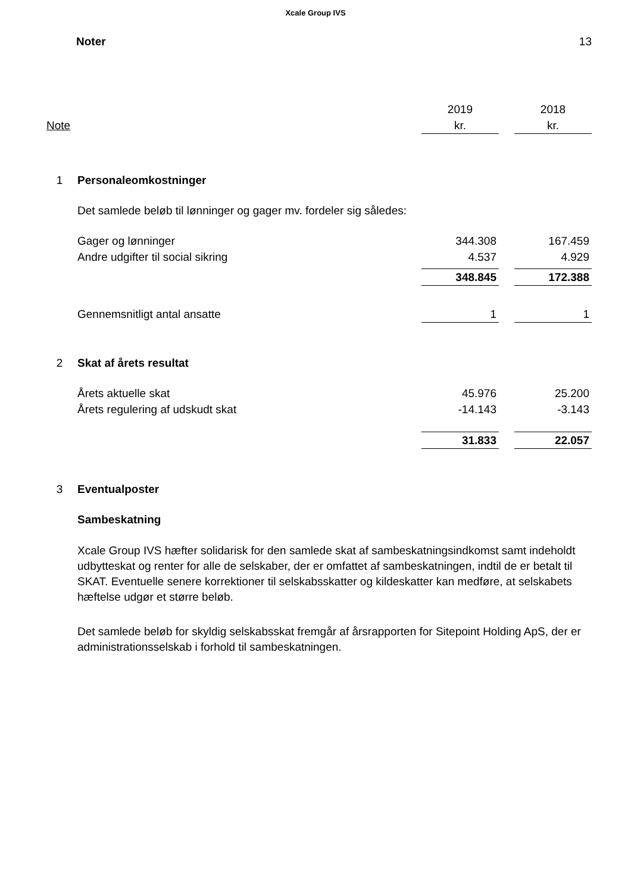Xcale Group IVS
Noter 13
| | | 2019 | | 2018 |
| Note | | kr. | | kr. |
| 1 | Personaleomkostninger | | | |
| | Det samlede beløb til lønninger og gager mv. fordeler sig således: | | | |
| | Gager og lønninger | 344.308 | | 167.459 |
| | Andre udgifter til social sikring | 4.537 | | 4.929 |
| | | 348.845 | | 172.388 |
| | Gennemsnitligt antal ansatte | 1 | | 1 |
| 2 | Skat af årets resultat | | | |
| | Årets aktuelle skat | 45.976 | | 25.200 |
| | Årets regulering af udskudt skat | -14.143 | | -3.143 |
| | | 31.833 | | 22.057 |
| 3 | Eventualposter | | | |
| | Sambeskatning | | | |
| | Xcale Group IVS hæfter solidarisk for den samlede skat af sambeskatningsindkomst samt indeholdt udbytteskat og renter for alle de selskaber, der er omfattet af sambeskatningen, indtil de er betalt til SKAT. Eventuelle senere korrektioner til selskabsskatter og kildeskatter kan medføre, at selskabets hæftelse udgør et større beløb. | | | |
| | Det samlede beløb for skyldig selskabsskat fremgår af årsrapporten for Sitepoint Holding ApS, der er administrationsselskab i forhold til sambeskatningen. | | | |